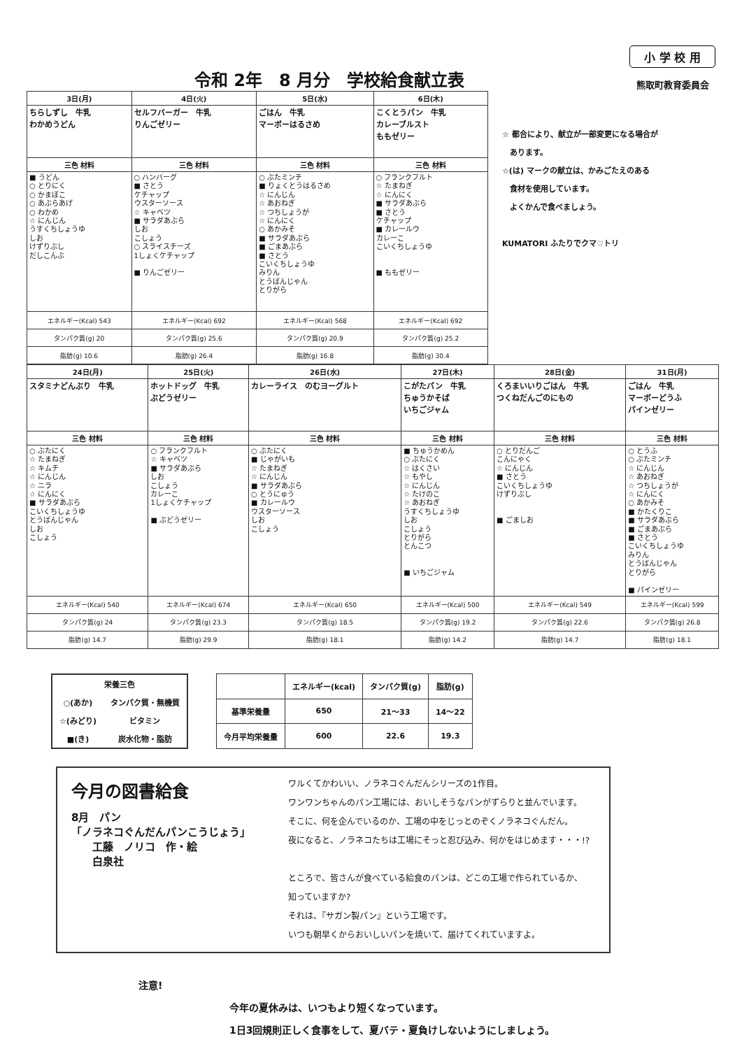令和 2年　8 月分　学校給食献立表
小 学 校 用
熊取町教育委員会
| 3日(月) | 4日(火) | 5日(水) | 6日(木) |
| --- | --- | --- | --- |
| ちらしずし 牛乳 わかめうどん | セルフバーガー 牛乳 りんごゼリー | ごはん 牛乳 マーボーはるさめ | こくとうパン 牛乳 カレーブルスト ももゼリー |
| 三色 材料 | 三色 材料 | 三色 材料 | 三色 材料 |
| ■ うどん ○ とりにく ○ かまぼこ ○ あぶらあげ ○ わかめ ☆ にんじん うすくちしょうゆ しお けずりぶし だしこんぶ | ○ ハンバーグ ■ さとう ケチャップ ウスターソース ☆ キャベツ ■ サラダあぶら しお こしょう ○ スライスチーズ 1しょくケチャップ ■ りんごゼリー | ○ ぶたミンチ ■ りょくとうはるさめ ☆ にんじん ☆ あおねぎ ☆ つちしょうが ☆ にんにく ○ あかみそ ■ サラダあぶら ■ ごまあぶら ■ さとう こいくちしょうゆ みりん とうばんじゃん とりがら | ○ フランクフルト ☆ たまねぎ ☆ にんにく ■ サラダあぶら ■ さとう ケチャップ ■ カレールウ カレーこ こいくちしょうゆ ■ ももゼリー |
| エネルギー(Kcal) 543 | エネルギー(Kcal) 692 | エネルギー(Kcal) 568 | エネルギー(Kcal) 692 |
| タンパク質(g) 20 | タンパク質(g) 25.6 | タンパク質(g) 20.9 | タンパク質(g) 25.2 |
| 脂肪(g) 10.6 | 脂肪(g) 26.4 | 脂肪(g) 16.8 | 脂肪(g) 30.4 |
☆ 都合により、献立が一部変更になる場合が
　あります。
☆(は) マークの献立は、かみごたえのある
　食材を使用しています。
　よくかんで食べましょう。
KUMATORI ふたりでクマ♡トリ
| 24日(月) | 25日(火) | 26日(水) | 27日(木) | 28日(金) | 31日(月) |
| --- | --- | --- | --- | --- | --- |
| スタミナどんぶり 牛乳 | ホットドッグ 牛乳 ぶどうゼリー | カレーライス のむヨーグルト | こがたパン 牛乳 ちゅうかそば いちごジャム | くろまいいりごはん 牛乳 つくねだんごのにもの | ごはん 牛乳 マーボーどうふ パインゼリー |
| 三色 材料 | 三色 材料 | 三色 材料 | 三色 材料 | 三色 材料 | 三色 材料 |
| ○ ぶたにく ☆ たまねぎ ☆ キムチ ☆ にんじん ☆ ニラ ☆ にんにく ■ サラダあぶら こいくちしょうゆ とうばんじゃん しお こしょう | ○ フランクフルト ☆ キャベツ ■ サラダあぶら しお こしょう カレーこ 1しょくケチャップ ■ ぶどうゼリー | ○ ぶたにく ■ じゃがいも ☆ たまねぎ ☆ にんじん ■ サラダあぶら ○ とうにゅう ■ カレールウ ウスターソース しお こしょう | ■ ちゅうかめん ○ ぶたにく ☆ はくさい ☆ もやし ☆ にんじん ☆ たけのこ ☆ あおねぎ うすくちしょうゆ しお こしょう とりがら とんこつ ■ いちごジャム | ○ とりだんご こんにゃく ☆ にんじん ■ さとう こいくちしょうゆ けずりぶし ■ ごましお | ○ とうふ ○ ぶたミンチ ☆ にんじん ☆ あおねぎ ☆ つちしょうが ☆ にんにく ○ あかみそ ■ かたくりこ ■ サラダあぶら ■ ごまあぶら ■ さとう こいくちしょうゆ みりん とうばんじゃん とりがら ■ パインゼリー |
| エネルギー(Kcal) 540 | エネルギー(Kcal) 674 | エネルギー(Kcal) 650 | エネルギー(Kcal) 500 | エネルギー(Kcal) 549 | エネルギー(Kcal) 599 |
| タンパク質(g) 24 | タンパク質(g) 23.3 | タンパク質(g) 18.5 | タンパク質(g) 19.2 | タンパク質(g) 22.6 | タンパク質(g) 26.8 |
| 脂肪(g) 14.7 | 脂肪(g) 29.9 | 脂肪(g) 18.1 | 脂肪(g) 14.2 | 脂肪(g) 14.7 | 脂肪(g) 18.1 |
| 栄養三色 | |
| --- | --- |
| ○(あか) | タンパク質・無機質 |
| ☆(みどり) | ビタミン |
| ■(き) | 炭水化物・脂肪 |
| | エネルギー(kcal) | タンパク質(g) | 脂肪(g) |
| --- | --- | --- | --- |
| 基準栄養量 | 650 | 21～33 | 14～22 |
| 今月平均栄養量 | 600 | 22.6 | 19.3 |
今月の図書給食
8月　パン
「ノラネコぐんだんパンこうじょう」
　　工藤　ノリコ　作・絵
　　白泉社
ワルくてかわいい、ノラネコぐんだんシリーズの1作目。
ワンワンちゃんのパン工場には、おいしそうなパンがずらりと並んでいます。
そこに、何を企んでいるのか、工場の中をじっとのぞくノラネコぐんだん。
夜になると、ノラネコたちは工場にそっと忍び込み、何かをはじめます・・・!?
ところで、皆さんが食べている給食のパンは、どこの工場で作られているか、
知っていますか?
それは、『サガン製パン』という工場です。
いつも朝早くからおいしいパンを焼いて、届けてくれていますよ。
注意!
今年の夏休みは、いつもより短くなっています。
1日3回規則正しく食事をして、夏バテ・夏負けしないようにしましょう。